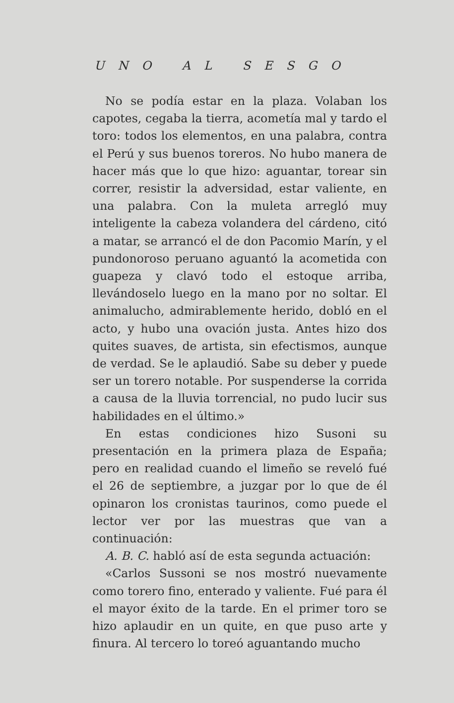UNO AL SESGO
No se podía estar en la plaza. Volaban los capotes, cegaba la tierra, acometía mal y tardo el toro: todos los elementos, en una palabra, contra el Perú y sus buenos toreros. No hubo manera de hacer más que lo que hizo: aguantar, torear sin correr, resistir la adversidad, estar valiente, en una palabra. Con la muleta arregló muy inteligente la cabeza volandera del cárdeno, citó a matar, se arrancó el de don Pacomio Marín, y el pundonoroso peruano aguantó la acometida con guapeza y clavó todo el estoque arriba, llevándoselo luego en la mano por no soltar. El animalucho, admirablemente herido, dobló en el acto, y hubo una ovación justa. Antes hizo dos quites suaves, de artista, sin efectismos, aunque de verdad. Se le aplaudió. Sabe su deber y puede ser un torero notable. Por suspenderse la corrida a causa de la lluvia torrencial, no pudo lucir sus habilidades en el último.»
En estas condiciones hizo Susoni su presentación en la primera plaza de España; pero en realidad cuando el limeño se reveló fué el 26 de septiembre, a juzgar por lo que de él opinaron los cronistas taurinos, como puede el lector ver por las muestras que van a continuación:
A. B. C. habló así de esta segunda actuación:
«Carlos Sussoni se nos mostró nuevamente como torero fino, enterado y valiente. Fué para él el mayor éxito de la tarde. En el primer toro se hizo aplaudir en un quite, en que puso arte y finura. Al tercero lo toreó aguantando mucho